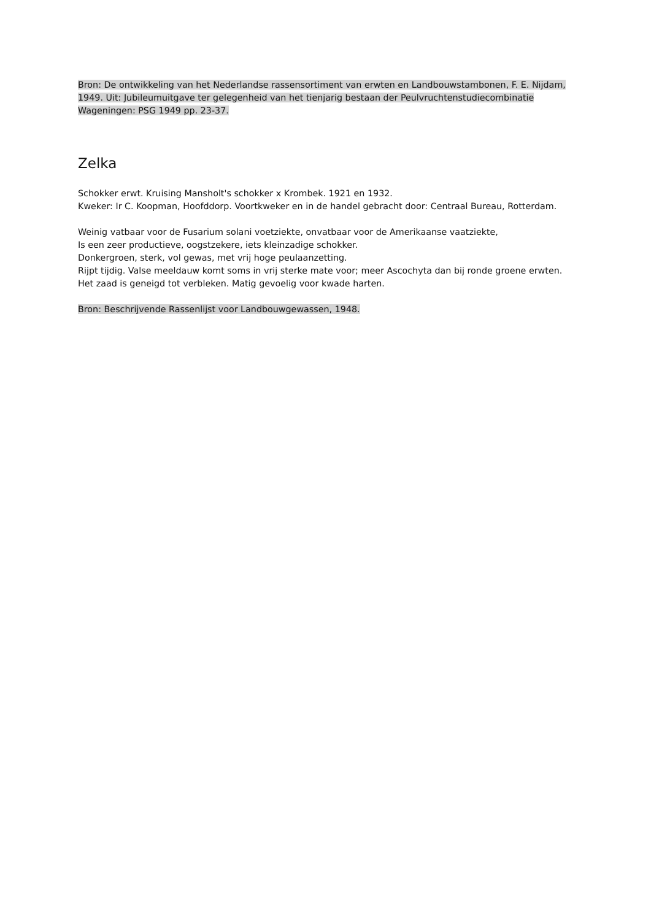Bron: De ontwikkeling van het Nederlandse rassensortiment van erwten en Landbouwstambonen, F. E. Nijdam, 1949. Uit: Jubileumuitgave ter gelegenheid van het tienjarig bestaan der Peulvruchtenstudiecombinatie Wageningen: PSG 1949 pp. 23-37.
Zelka
Schokker erwt. Kruising Mansholt's schokker x Krombek. 1921 en 1932.
Kweker: Ir C. Koopman, Hoofddorp. Voortkweker en in de handel gebracht door: Centraal Bureau, Rotterdam.
Weinig vatbaar voor de Fusarium solani voetziekte, onvatbaar voor de Amerikaanse vaatziekte,
Is een zeer productieve, oogstzekere, iets kleinzadige schokker.
Donkergroen, sterk, vol gewas, met vrij hoge peulaanzetting.
Rijpt tijdig. Valse meeldauw komt soms in vrij sterke mate voor; meer Ascochyta dan bij ronde groene erwten. Het zaad is geneigd tot verbleken. Matig gevoelig voor kwade harten.
Bron: Beschrijvende Rassenlijst voor Landbouwgewassen, 1948.